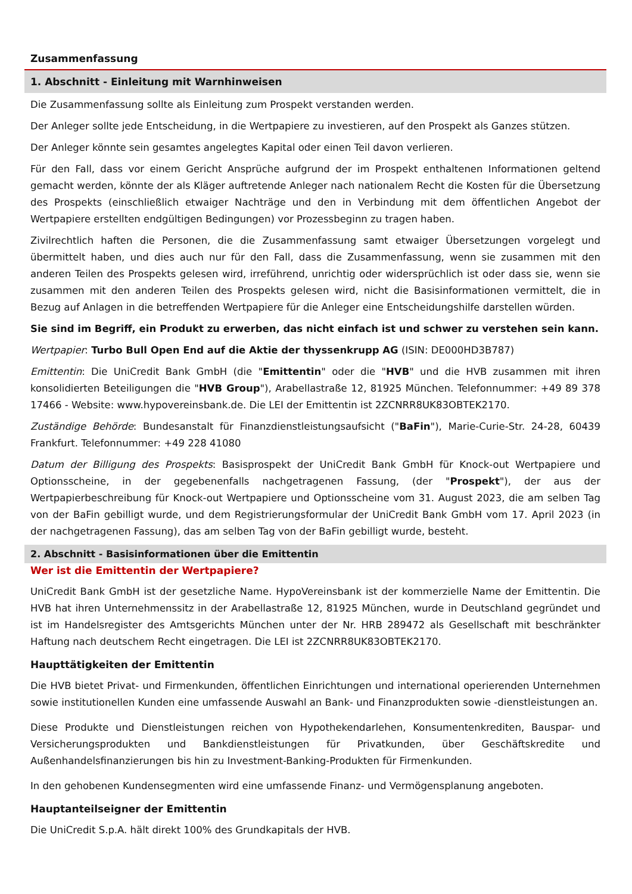Zusammenfassung
1. Abschnitt - Einleitung mit Warnhinweisen
Die Zusammenfassung sollte als Einleitung zum Prospekt verstanden werden.
Der Anleger sollte jede Entscheidung, in die Wertpapiere zu investieren, auf den Prospekt als Ganzes stützen.
Der Anleger könnte sein gesamtes angelegtes Kapital oder einen Teil davon verlieren.
Für den Fall, dass vor einem Gericht Ansprüche aufgrund der im Prospekt enthaltenen Informationen geltend gemacht werden, könnte der als Kläger auftretende Anleger nach nationalem Recht die Kosten für die Übersetzung des Prospekts (einschließlich etwaiger Nachträge und den in Verbindung mit dem öffentlichen Angebot der Wertpapiere erstellten endgültigen Bedingungen) vor Prozessbeginn zu tragen haben.
Zivilrechtlich haften die Personen, die die Zusammenfassung samt etwaiger Übersetzungen vorgelegt und übermittelt haben, und dies auch nur für den Fall, dass die Zusammenfassung, wenn sie zusammen mit den anderen Teilen des Prospekts gelesen wird, irreführend, unrichtig oder widersprüchlich ist oder dass sie, wenn sie zusammen mit den anderen Teilen des Prospekts gelesen wird, nicht die Basisinformationen vermittelt, die in Bezug auf Anlagen in die betreffenden Wertpapiere für die Anleger eine Entscheidungshilfe darstellen würden.
Sie sind im Begriff, ein Produkt zu erwerben, das nicht einfach ist und schwer zu verstehen sein kann.
Wertpapier: Turbo Bull Open End auf die Aktie der thyssenkrupp AG (ISIN: DE000HD3B787)
Emittentin: Die UniCredit Bank GmbH (die "Emittentin" oder die "HVB" und die HVB zusammen mit ihren konsolidierten Beteiligungen die "HVB Group"), Arabellastraße 12, 81925 München. Telefonnummer: +49 89 378 17466 - Website: www.hypovereinsbank.de. Die LEI der Emittentin ist 2ZCNRR8UK83OBTEK2170.
Zuständige Behörde: Bundesanstalt für Finanzdienstleistungsaufsicht ("BaFin"), Marie-Curie-Str. 24-28, 60439 Frankfurt. Telefonnummer: +49 228 41080
Datum der Billigung des Prospekts: Basisprospekt der UniCredit Bank GmbH für Knock-out Wertpapiere und Optionsscheine, in der gegebenenfalls nachgetragenen Fassung, (der "Prospekt"), der aus der Wertpapierbeschreibung für Knock-out Wertpapiere und Optionsscheine vom 31. August 2023, die am selben Tag von der BaFin gebilligt wurde, und dem Registrierungsformular der UniCredit Bank GmbH vom 17. April 2023 (in der nachgetragenen Fassung), das am selben Tag von der BaFin gebilligt wurde, besteht.
2. Abschnitt - Basisinformationen über die Emittentin
Wer ist die Emittentin der Wertpapiere?
UniCredit Bank GmbH ist der gesetzliche Name. HypoVereinsbank ist der kommerzielle Name der Emittentin. Die HVB hat ihren Unternehmenssitz in der Arabellastraße 12, 81925 München, wurde in Deutschland gegründet und ist im Handelsregister des Amtsgerichts München unter der Nr. HRB 289472 als Gesellschaft mit beschränkter Haftung nach deutschem Recht eingetragen. Die LEI ist 2ZCNRR8UK83OBTEK2170.
Haupttätigkeiten der Emittentin
Die HVB bietet Privat- und Firmenkunden, öffentlichen Einrichtungen und international operierenden Unternehmen sowie institutionellen Kunden eine umfassende Auswahl an Bank- und Finanzprodukten sowie -dienstleistungen an.
Diese Produkte und Dienstleistungen reichen von Hypothekendarlehen, Konsumentenkrediten, Bauspar- und Versicherungsprodukten und Bankdienstleistungen für Privatkunden, über Geschäftskredite und Außenhandelsfinanzierungen bis hin zu Investment-Banking-Produkten für Firmenkunden.
In den gehobenen Kundensegmenten wird eine umfassende Finanz- und Vermögensplanung angeboten.
Hauptanteilseigner der Emittentin
Die UniCredit S.p.A. hält direkt 100% des Grundkapitals der HVB.